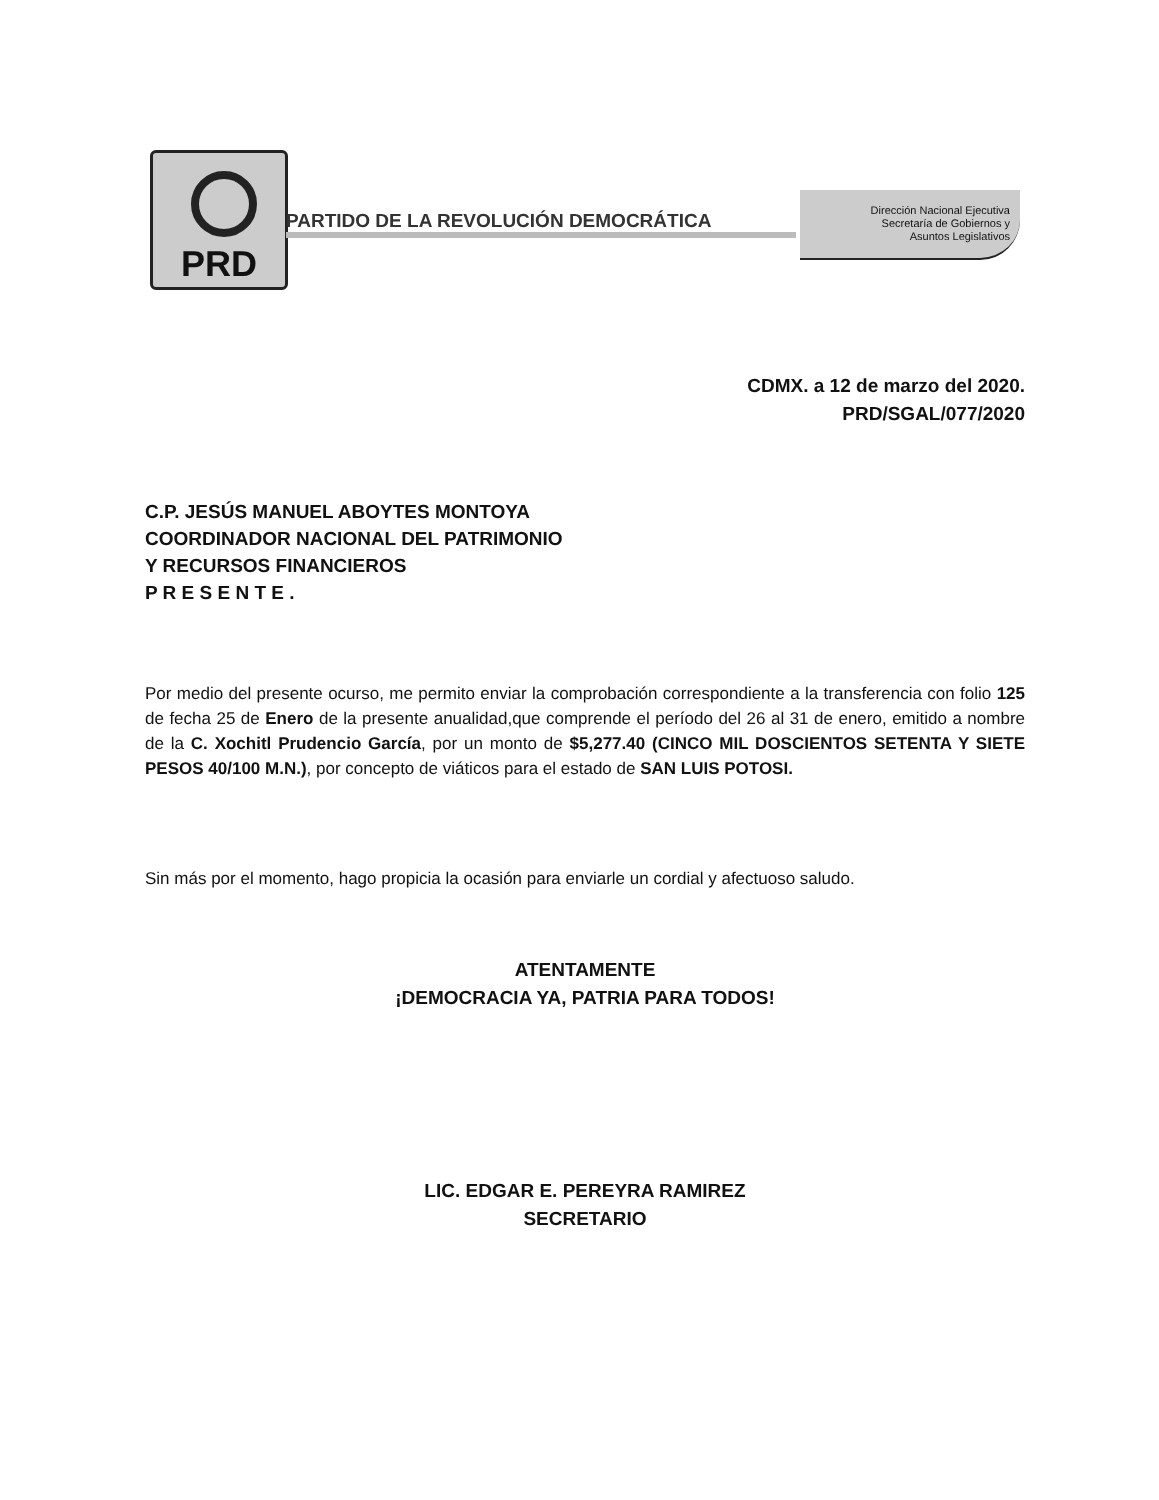PRD
PARTIDO DE LA REVOLUCIÓN DEMOCRÁTICA
Dirección Nacional Ejecutiva
Secretaría de Gobiernos y
Asuntos Legislativos
CDMX. a 12 de marzo del 2020.
PRD/SGAL/077/2020
C.P. JESÚS MANUEL ABOYTES MONTOYA
COORDINADOR NACIONAL DEL PATRIMONIO
Y RECURSOS FINANCIEROS
P R E S E N T E .
Por medio del presente ocurso, me permito enviar la comprobación correspondiente a la transferencia con folio 125 de fecha 25 de Enero de la presente anualidad,que comprende el período del 26 al 31 de enero, emitido a nombre de la C. Xochitl Prudencio García, por un monto de $5,277.40 (CINCO MIL DOSCIENTOS SETENTA Y SIETE PESOS 40/100 M.N.), por concepto de viáticos para el estado de SAN LUIS POTOSI.
Sin más por el momento, hago propicia la ocasión para enviarle un cordial y afectuoso saludo.
ATENTAMENTE
¡DEMOCRACIA YA, PATRIA PARA TODOS!
LIC. EDGAR E. PEREYRA RAMIREZ
SECRETARIO